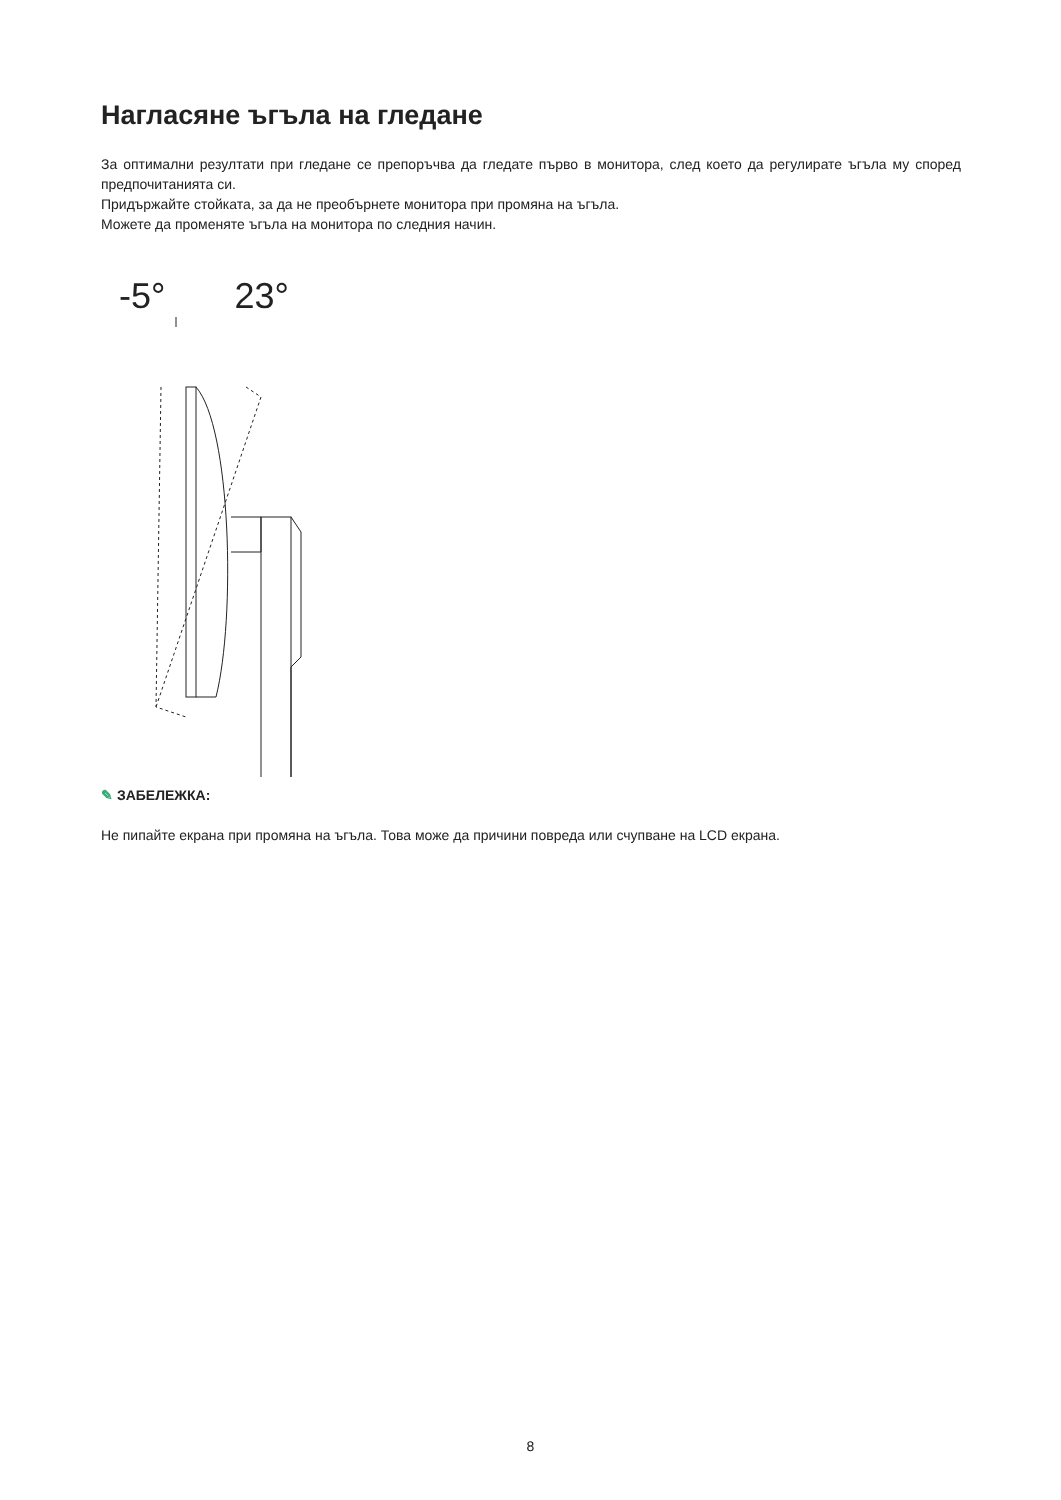Нагласяне ъгъла на гледане
За оптимални резултати при гледане се препоръчва да гледате първо в монитора, след което да регулирате ъгъла му според предпочитанията си.
Придържайте стойката, за да не преобърнете монитора при промяна на ъгъла.
Можете да променяте ъгъла на монитора по следния начин.
-5° 23°
✎ ЗАБЕЛЕЖКА:
Не пипайте екрана при промяна на ъгъла. Това може да причини повреда или счупване на LCD екрана.
8